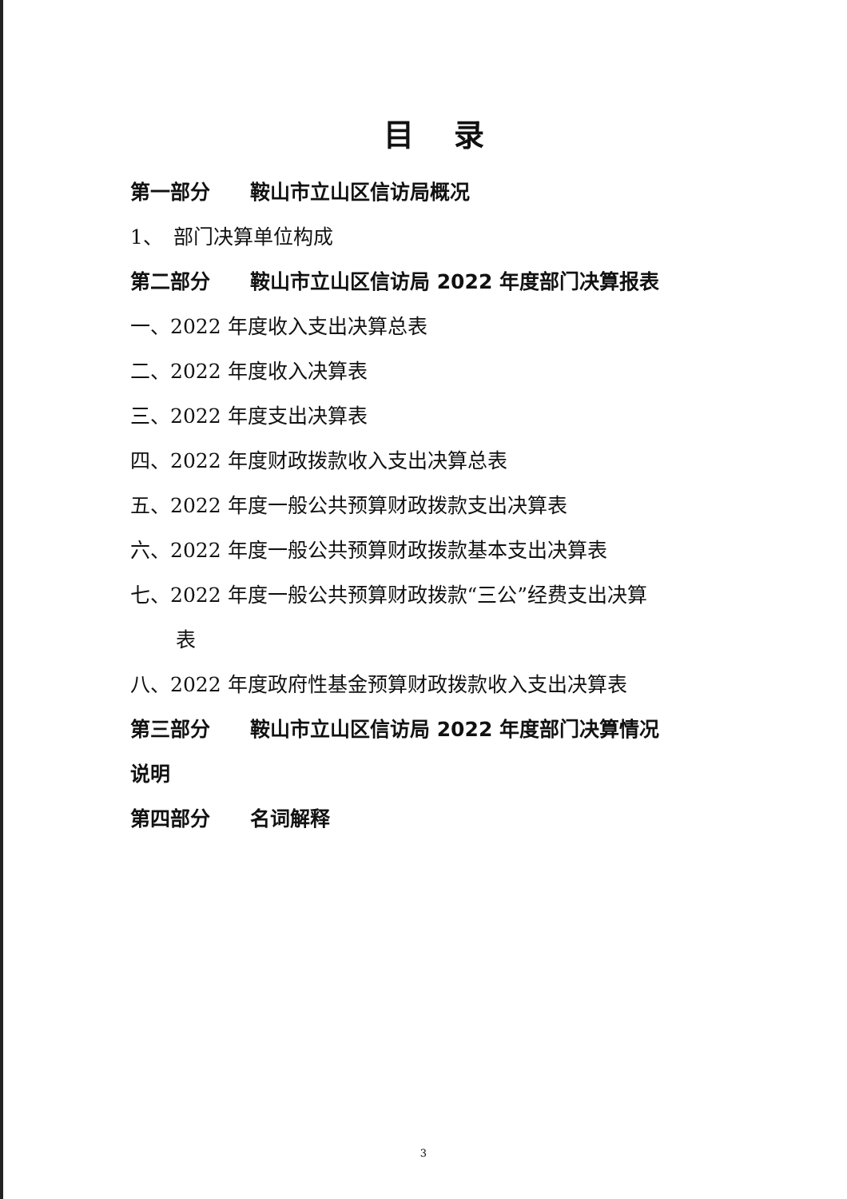目录
第一部分　　鞍山市立山区信访局概况
1、　部门决算单位构成
第二部分　　鞍山市立山区信访局 2022 年度部门决算报表
一、2022 年度收入支出决算总表
二、2022 年度收入决算表
三、2022 年度支出决算表
四、2022 年度财政拨款收入支出决算总表
五、2022 年度一般公共预算财政拨款支出决算表
六、2022 年度一般公共预算财政拨款基本支出决算表
七、2022 年度一般公共预算财政拨款“三公”经费支出决算
表
八、2022 年度政府性基金预算财政拨款收入支出决算表
第三部分　　鞍山市立山区信访局 2022 年度部门决算情况
说明
第四部分　　名词解释
3